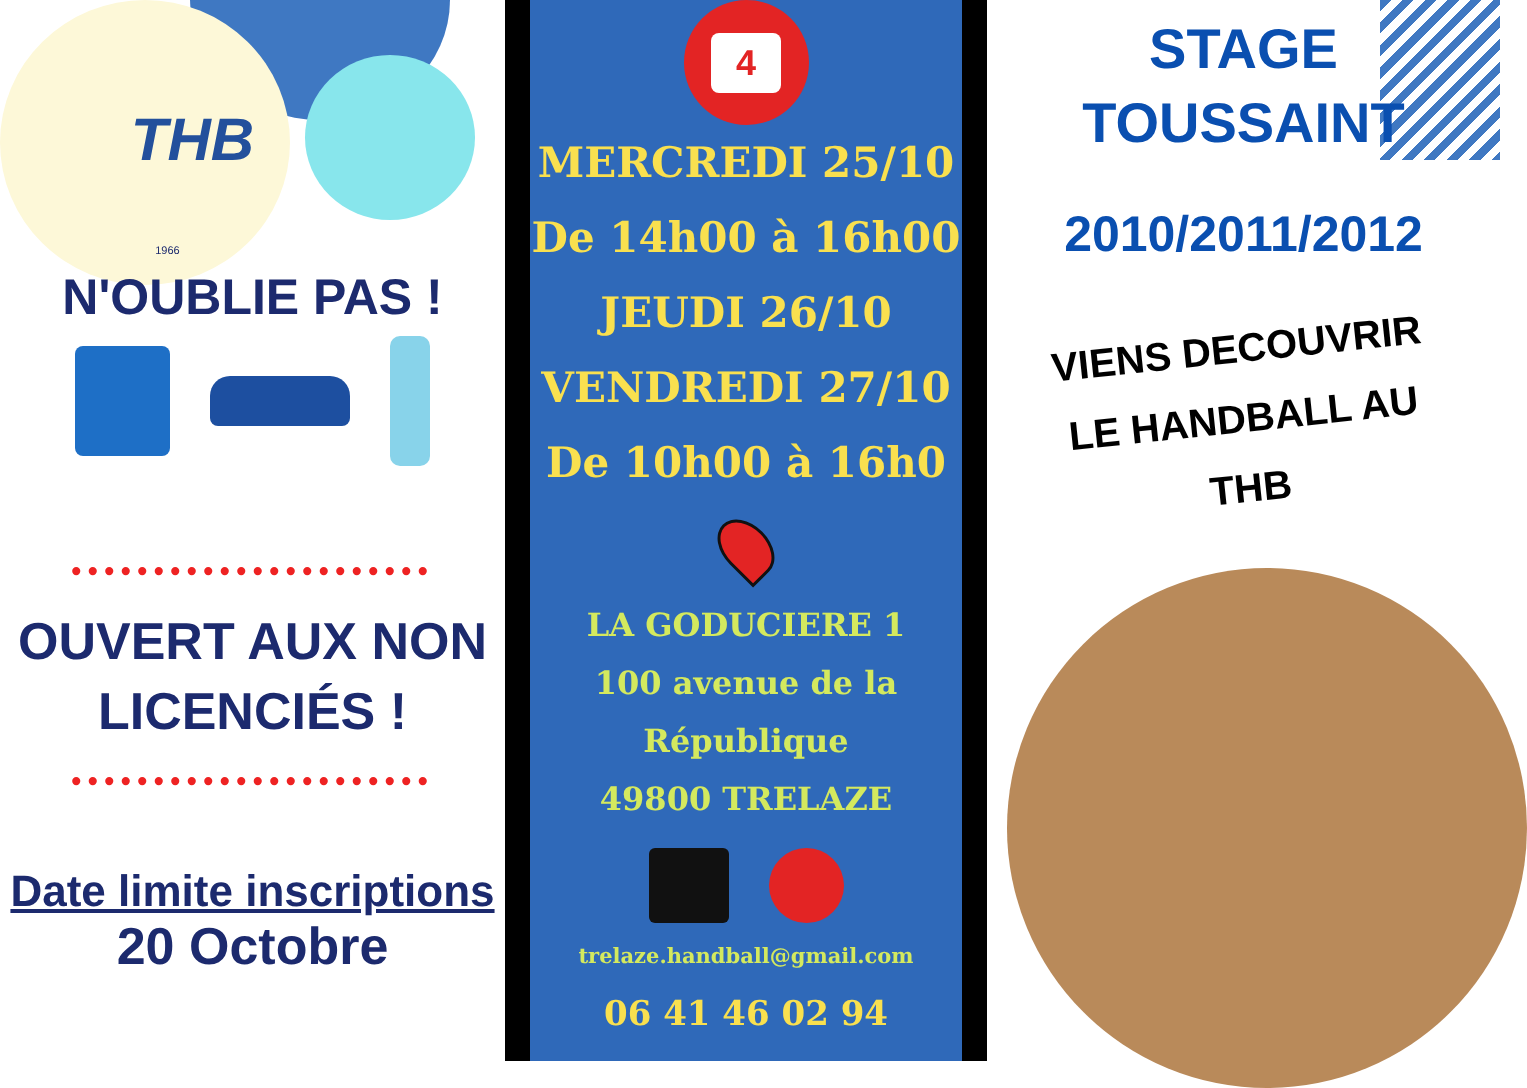THB
1966
N'OUBLIE PAS !
••••••••••••••••••••••
OUVERT AUX NON LICENCIÉS !
••••••••••••••••••••••
Date limite inscriptions
20 Octobre
4
MERCREDI 25/10
De 14h00 à 16h00
JEUDI 26/10
VENDREDI 27/10
De 10h00 à 16h0
LA GODUCIERE 1
100 avenue de la
République
49800 TRELAZE
trelaze.handball@gmail.com
06 41 46 02 94
STAGE
TOUSSAINT
2010/2011/2012
VIENS DECOUVRIR
LE HANDBALL AU
THB